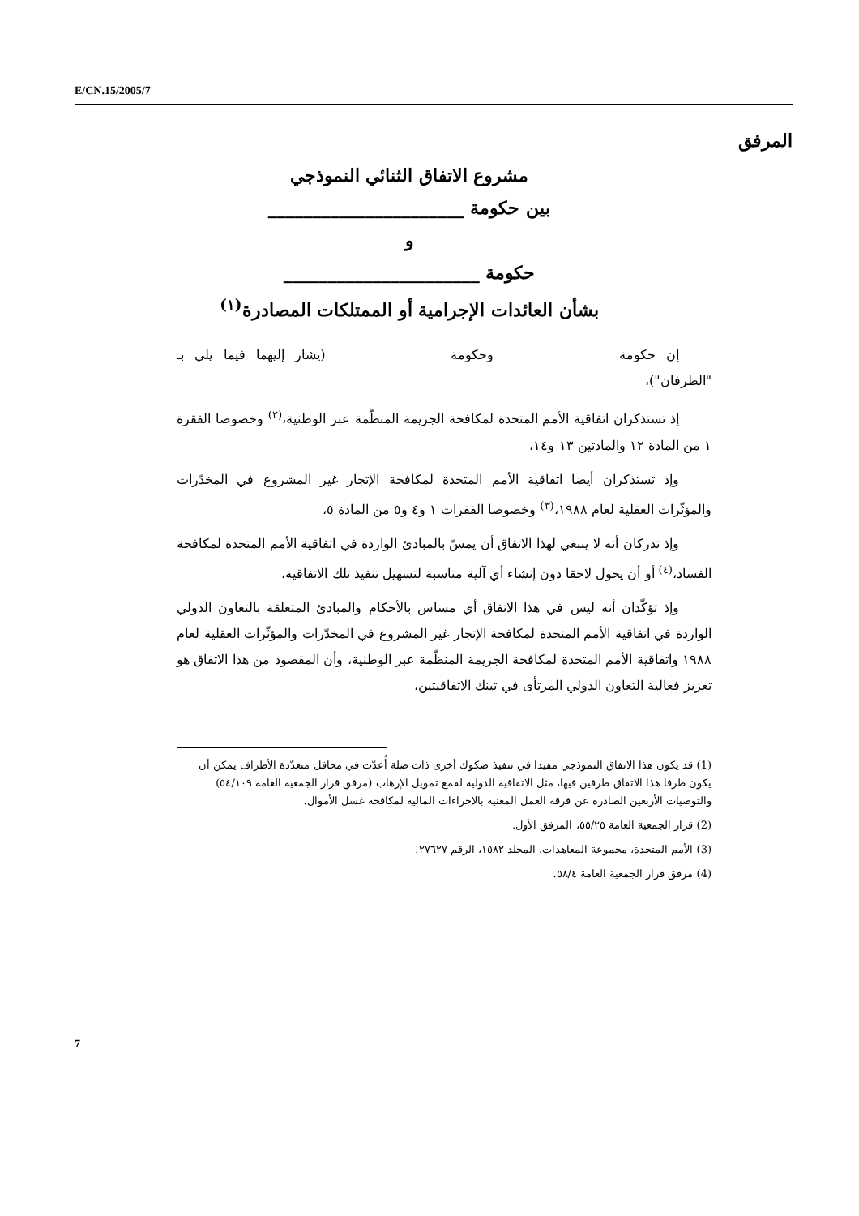E/CN.15/2005/7
المرفق
مشروع الاتفاق الثنائي النموذجي
بين حكومة ______________________
و
حكومة ______________________
بشأن العائدات الإجرامية أو الممتلكات المصادرة<sup>(١)</sup>
إن حكومة ________________ وحكومة ________________ (يشار إليهما فيما يلي بـ "الطرفان")،
إذ تستذكران اتفاقية الأمم المتحدة لمكافحة الجريمة المنظّمة عبر الوطنية،<sup>(٢)</sup> وخصوصا الفقرة ١ من المادة ١٢ والمادتين ١٣ و١٤،
وإذ تستذكران أيضا اتفاقية الأمم المتحدة لمكافحة الإتجار غير المشروع في المخدّرات والمؤثّرات العقلية لعام ١٩٨٨،<sup>(٣)</sup> وخصوصا الفقرات ١ و٤ و٥ من المادة ٥،
وإذ تدركان أنه لا ينبغي لهذا الاتفاق أن يمسّ بالمبادئ الواردة في اتفاقية الأمم المتحدة لمكافحة الفساد،<sup>(٤)</sup> أو أن يحول لاحقا دون إنشاء أي آلية مناسبة لتسهيل تنفيذ تلك الاتفاقية،
وإذ تؤكّدان أنه ليس في هذا الاتفاق أي مساس بالأحكام والمبادئ المتعلقة بالتعاون الدولي الواردة في اتفاقية الأمم المتحدة لمكافحة الإتجار غير المشروع في المخدّرات والمؤثّرات العقلية لعام ١٩٨٨ واتفاقية الأمم المتحدة لمكافحة الجريمة المنظّمة عبر الوطنية، وأن المقصود من هذا الاتفاق هو تعزيز فعالية التعاون الدولي المرتأى في تينك الاتفاقيتين،
(1) قد يكون هذا الاتفاق النموذجي مفيدا في تنفيذ صكوك أخرى ذات صلة أُعدّت في محافل متعدّدة الأطراف يمكن أن يكون طرفا هذا الاتفاق طرفين فيها، مثل الاتفاقية الدولية لقمع تمويل الإرهاب (مرفق قرار الجمعية العامة ٥٤/١٠٩) والتوصيات الأربعين الصادرة عن فرقة العمل المعنية بالاجراءات المالية لمكافحة غسل الأموال.
(2) قرار الجمعية العامة ٥٥/٢٥، المرفق الأول.
(3) الأمم المتحدة، مجموعة المعاهدات، المجلد ١٥٨٢، الرقم ٢٧٦٢٧.
(4) مرفق قرار الجمعية العامة ٥٨/٤.
7